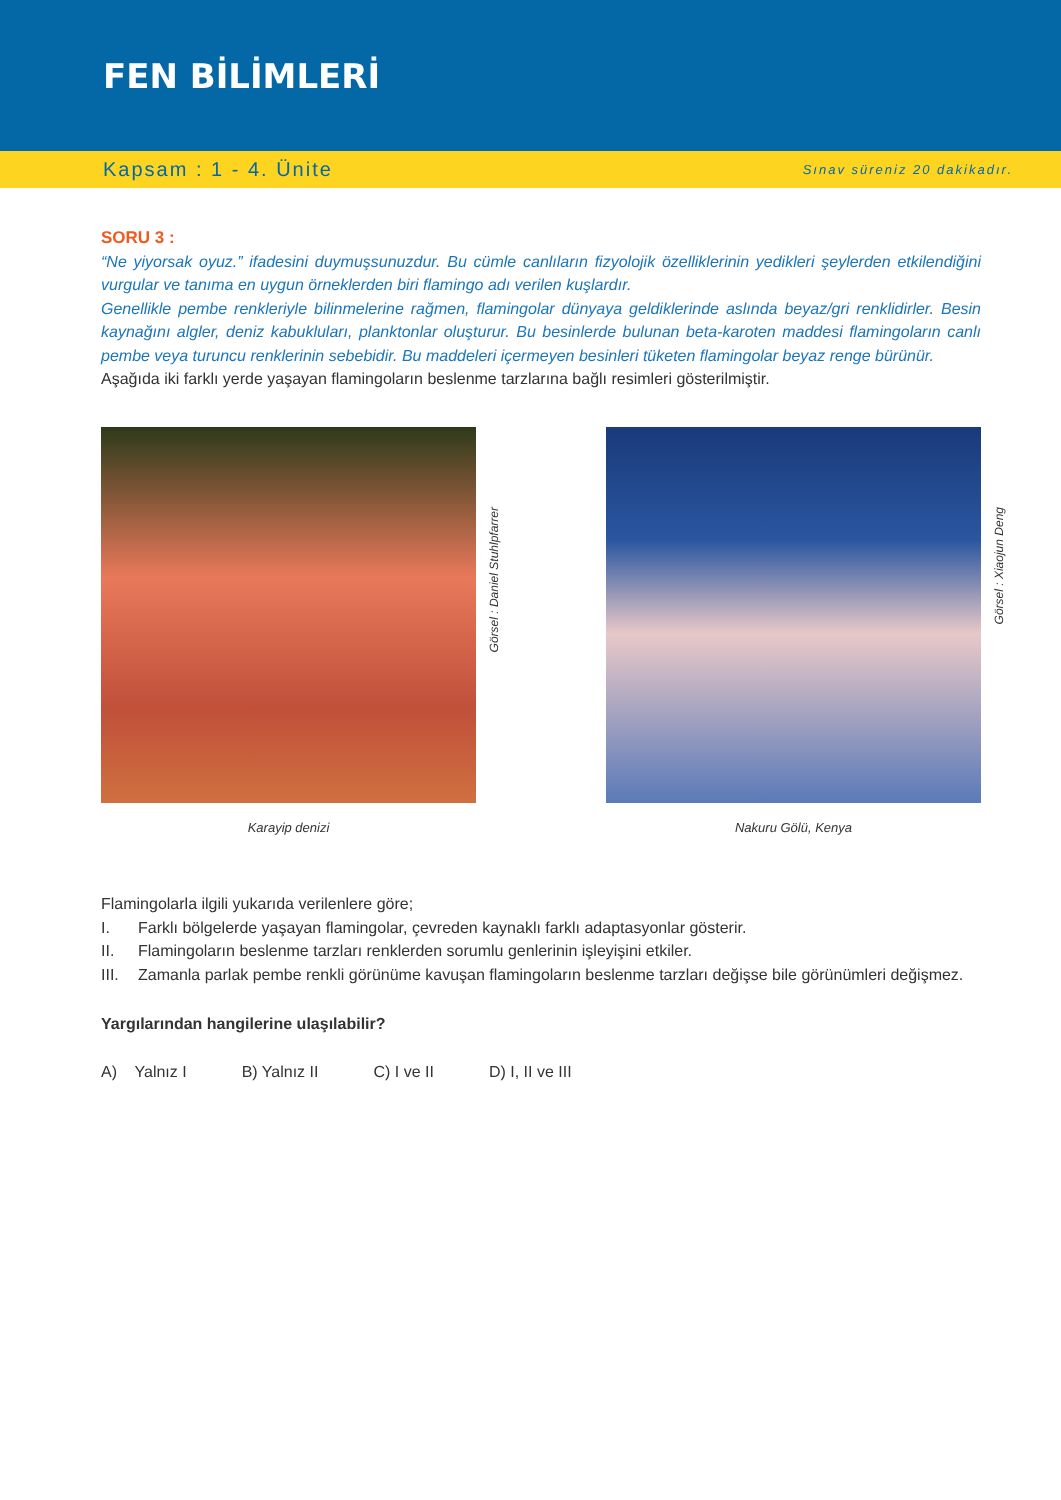FEN BİLİMLERİ
Kapsam : 1 - 4. Ünite Sınav süreniz 20 dakikadır.
SORU 3 :
“Ne yiyorsak oyuz.” ifadesini duymuşsunuzdur. Bu cümle canlıların fizyolojik özelliklerinin yedikleri şeylerden etkilendiğini vurgular ve tanıma en uygun örneklerden biri flamingo adı verilen kuşlardır.
Genellikle pembe renkleriyle bilinmelerine rağmen, flamingolar dünyaya geldiklerinde aslında beyaz/gri renklidirler. Besin kaynağını algler, deniz kabukluları, planktonlar oluşturur. Bu besinlerde bulunan beta-karoten maddesi flamingoların canlı pembe veya turuncu renklerinin sebebidir. Bu maddeleri içermeyen besinleri tüketen flamingolar beyaz renge bürünür.
Aşağıda iki farklı yerde yaşayan flamingoların beslenme tarzlarına bağlı resimleri gösterilmiştir.
Görsel : Daniel Stuhlpfarrer
Karayip denizi
Görsel : Xiaojun Deng
Nakuru Gölü, Kenya
Flamingolarla ilgili yukarıda verilenlere göre;
I. Farklı bölgelerde yaşayan flamingolar, çevreden kaynaklı farklı adaptasyonlar gösterir.
II. Flamingoların beslenme tarzları renklerden sorumlu genlerinin işleyişini etkiler.
III. Zamanla parlak pembe renkli görünüme kavuşan flamingoların beslenme tarzları değişse bile görünümleri değişmez.
Yargılarından hangilerine ulaşılabilir?
A) Yalnız I B) Yalnız II C) I ve II D) I, II ve III